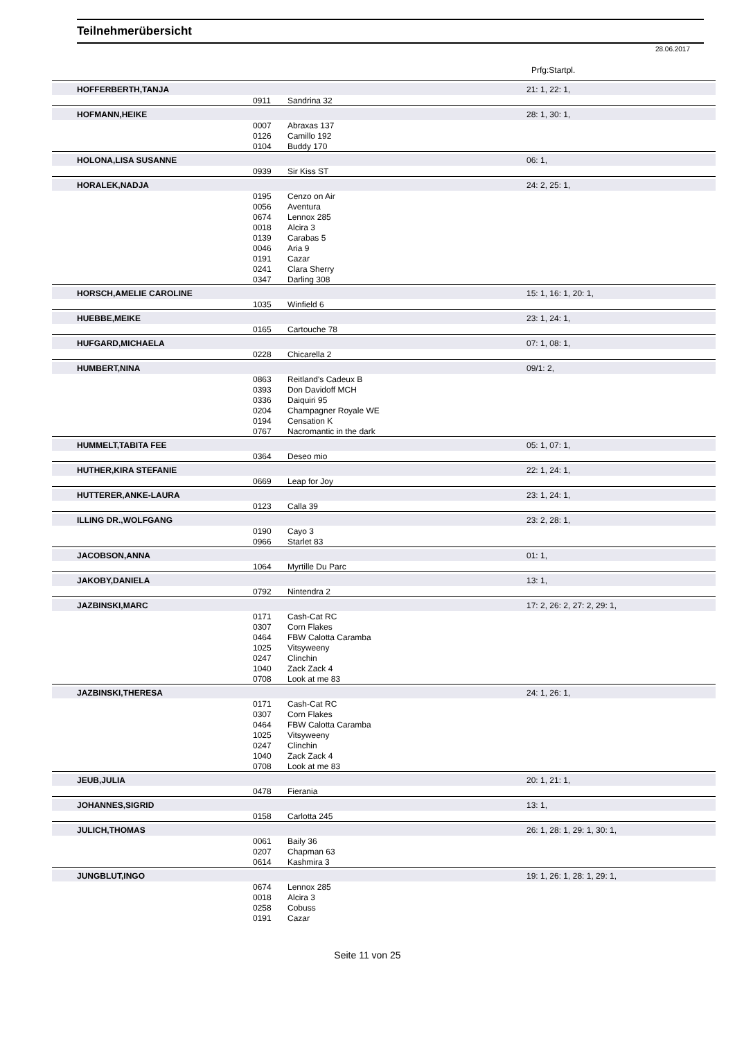Teilnehmerübersicht
28.06.2017
Prfg:Startpl.
| | HOFFERBERTH,TANJA | | | 21: 1, 22: 1, |
| | | 0911 | Sandrina 32 | |
| | HOFMANN,HEIKE | | | 28: 1, 30: 1, |
| | | 0007 | Abraxas 137 | |
| | | 0126 | Camillo 192 | |
| | | 0104 | Buddy 170 | |
| | HOLONA,LISA SUSANNE | | | 06: 1, |
| | | 0939 | Sir Kiss ST | |
| | HORALEK,NADJA | | | 24: 2, 25: 1, |
| | | 0195 | Cenzo on Air | |
| | | 0056 | Aventura | |
| | | 0674 | Lennox 285 | |
| | | 0018 | Alcira 3 | |
| | | 0139 | Carabas 5 | |
| | | 0046 | Aria 9 | |
| | | 0191 | Cazar | |
| | | 0241 | Clara Sherry | |
| | | 0347 | Darling 308 | |
| | HORSCH,AMELIE CAROLINE | | | 15: 1, 16: 1, 20: 1, |
| | | 1035 | Winfield 6 | |
| | HUEBBE,MEIKE | | | 23: 1, 24: 1, |
| | | 0165 | Cartouche 78 | |
| | HUFGARD,MICHAELA | | | 07: 1, 08: 1, |
| | | 0228 | Chicarella 2 | |
| | HUMBERT,NINA | | | 09/1: 2, |
| | | 0863 | Reitland's Cadeux B | |
| | | 0393 | Don Davidoff MCH | |
| | | 0336 | Daiquiri 95 | |
| | | 0204 | Champagner Royale WE | |
| | | 0194 | Censation K | |
| | | 0767 | Nacromantic in the dark | |
| | HUMMELT,TABITA FEE | | | 05: 1, 07: 1, |
| | | 0364 | Deseo mio | |
| | HUTHER,KIRA STEFANIE | | | 22: 1, 24: 1, |
| | | 0669 | Leap for Joy | |
| | HUTTERER,ANKE-LAURA | | | 23: 1, 24: 1, |
| | | 0123 | Calla 39 | |
| | ILLING DR.,WOLFGANG | | | 23: 2, 28: 1, |
| | | 0190 | Cayo 3 | |
| | | 0966 | Starlet 83 | |
| | JACOBSON,ANNA | | | 01: 1, |
| | | 1064 | Myrtille Du Parc | |
| | JAKOBY,DANIELA | | | 13: 1, |
| | | 0792 | Nintendra 2 | |
| | JAZBINSKI,MARC | | | 17: 2, 26: 2, 27: 2, 29: 1, |
| | | 0171 | Cash-Cat RC | |
| | | 0307 | Corn Flakes | |
| | | 0464 | FBW Calotta Caramba | |
| | | 1025 | Vitsyweeny | |
| | | 0247 | Clinchin | |
| | | 1040 | Zack Zack 4 | |
| | | 0708 | Look at me 83 | |
| | JAZBINSKI,THERESA | | | 24: 1, 26: 1, |
| | | 0171 | Cash-Cat RC | |
| | | 0307 | Corn Flakes | |
| | | 0464 | FBW Calotta Caramba | |
| | | 1025 | Vitsyweeny | |
| | | 0247 | Clinchin | |
| | | 1040 | Zack Zack 4 | |
| | | 0708 | Look at me 83 | |
| | JEUB,JULIA | | | 20: 1, 21: 1, |
| | | 0478 | Fierania | |
| | JOHANNES,SIGRID | | | 13: 1, |
| | | 0158 | Carlotta 245 | |
| | JULICH,THOMAS | | | 26: 1, 28: 1, 29: 1, 30: 1, |
| | | 0061 | Baily 36 | |
| | | 0207 | Chapman 63 | |
| | | 0614 | Kashmira 3 | |
| | JUNGBLUT,INGO | | | 19: 1, 26: 1, 28: 1, 29: 1, |
| | | 0674 | Lennox 285 | |
| | | 0018 | Alcira 3 | |
| | | 0258 | Cobuss | |
| | | 0191 | Cazar | |
Seite 11 von 25